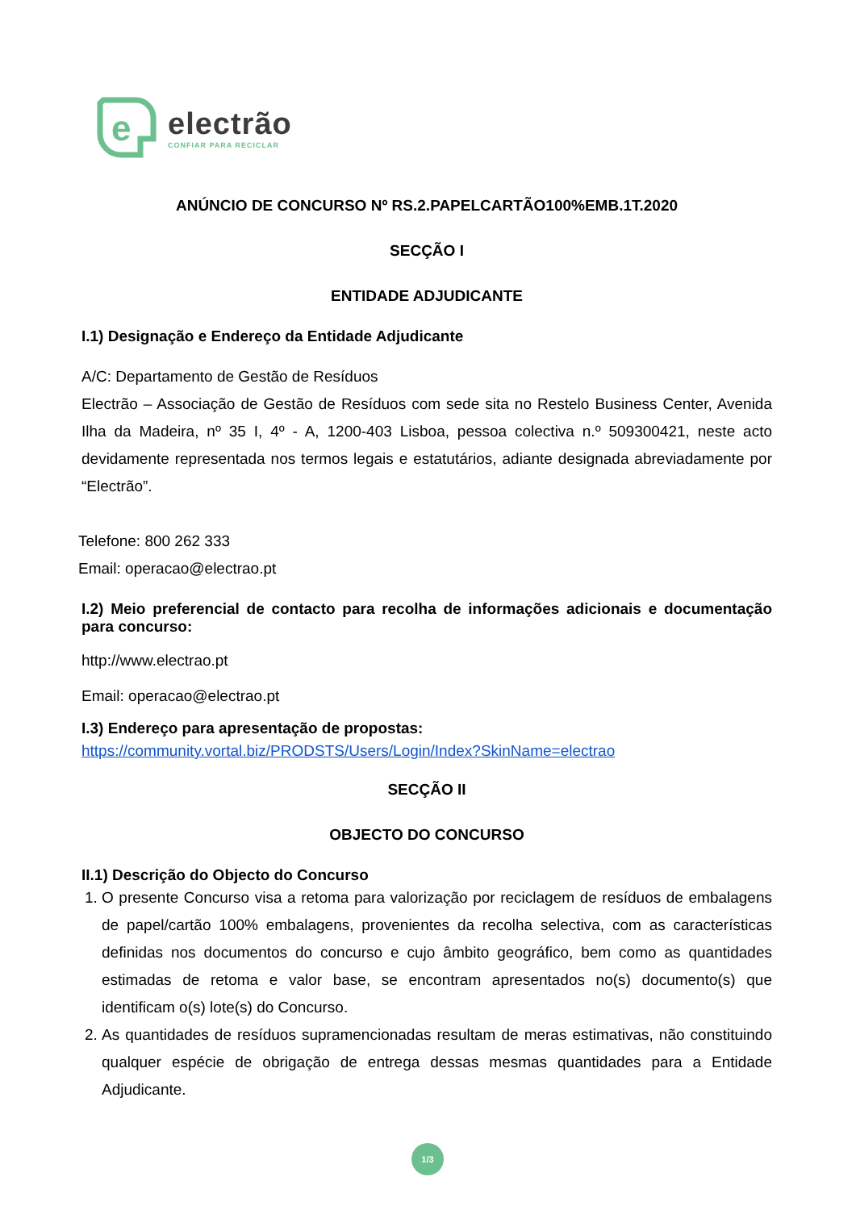e
electrão
CONFIAR PARA RECICLAR
ANÚNCIO DE CONCURSO Nº RS.2.PAPELCARTÃO100%EMB.1T.2020
SECÇÃO I
ENTIDADE ADJUDICANTE
I.1) Designação e Endereço da Entidade Adjudicante
A/C: Departamento de Gestão de Resíduos
Electrão – Associação de Gestão de Resíduos com sede sita no Restelo Business Center, Avenida Ilha da Madeira, nº 35 I, 4º - A, 1200-403 Lisboa, pessoa colectiva n.º 509300421, neste acto devidamente representada nos termos legais e estatutários, adiante designada abreviadamente por “Electrão”.
Telefone: 800 262 333
Email: operacao@electrao.pt
I.2) Meio preferencial de contacto para recolha de informações adicionais e documentação para concurso:
http://www.electrao.pt
Email: operacao@electrao.pt
I.3) Endereço para apresentação de propostas:
https://community.vortal.biz/PRODSTS/Users/Login/Index?SkinName=electrao
SECÇÃO II
OBJECTO DO CONCURSO
II.1) Descrição do Objecto do Concurso
1. O presente Concurso visa a retoma para valorização por reciclagem de resíduos de embalagens de papel/cartão 100% embalagens, provenientes da recolha selectiva, com as características definidas nos documentos do concurso e cujo âmbito geográfico, bem como as quantidades estimadas de retoma e valor base, se encontram apresentados no(s) documento(s) que identificam o(s) lote(s) do Concurso.
2. As quantidades de resíduos supramencionadas resultam de meras estimativas, não constituindo qualquer espécie de obrigação de entrega dessas mesmas quantidades para a Entidade Adjudicante.
1/3